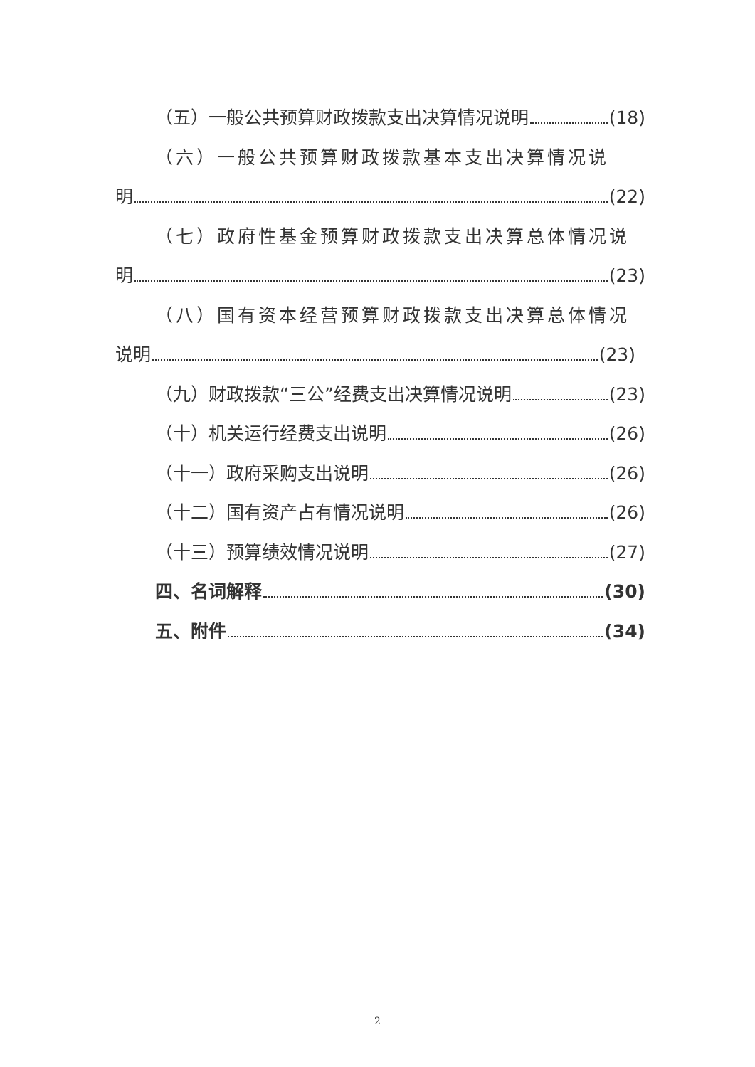（五）一般公共预算财政拨款支出决算情况说明 (18)
（六）一般公共预算财政拨款基本支出决算情况说
明 (22)
（七）政府性基金预算财政拨款支出决算总体情况说
明 (23)
（八）国有资本经营预算财政拨款支出决算总体情况
说明 (23)
（九）财政拨款“三公”经费支出决算情况说明 (23)
（十）机关运行经费支出说明 (26)
（十一）政府采购支出说明 (26)
（十二）国有资产占有情况说明 (26)
（十三）预算绩效情况说明 (27)
四、名词解释 (30)
五、附件 (34)
2